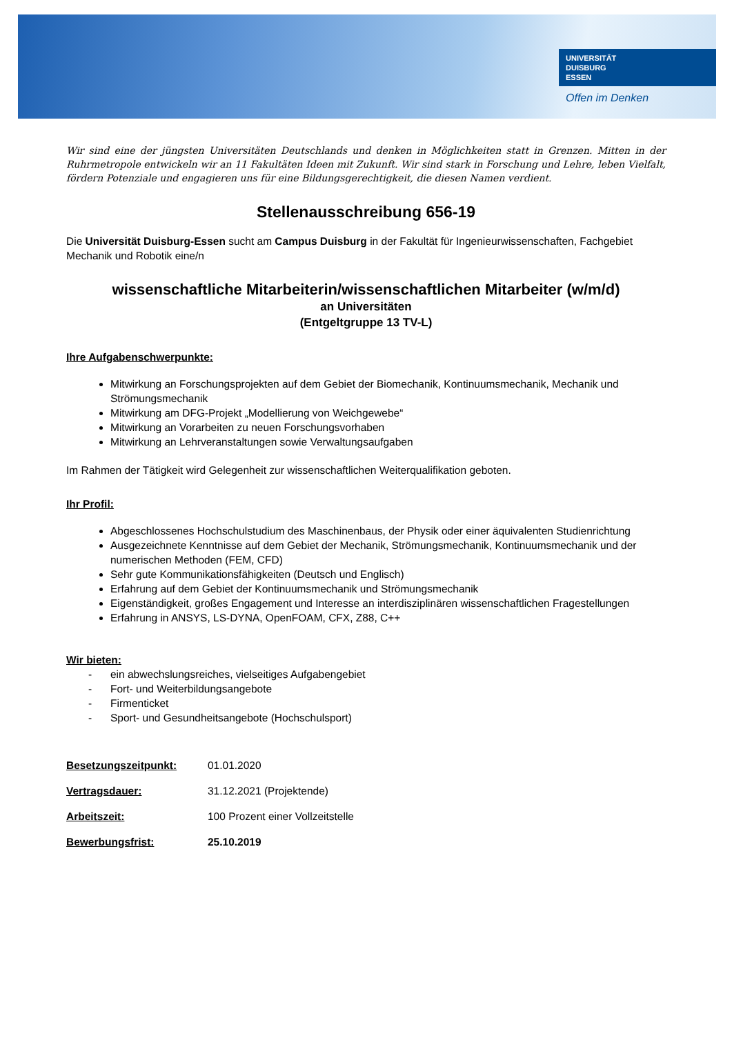UNIVERSITÄT
DUISBURG
ESSEN
Offen im Denken
Wir sind eine der jüngsten Universitäten Deutschlands und denken in Möglichkeiten statt in Grenzen. Mitten in der Ruhrmetropole entwickeln wir an 11 Fakultäten Ideen mit Zukunft. Wir sind stark in Forschung und Lehre, leben Vielfalt, fördern Potenziale und engagieren uns für eine Bildungsgerechtigkeit, die diesen Namen verdient.
Stellenausschreibung 656-19
Die Universität Duisburg-Essen sucht am Campus Duisburg in der Fakultät für Ingenieurwissenschaften, Fachgebiet Mechanik und Robotik eine/n
wissenschaftliche Mitarbeiterin/wissenschaftlichen Mitarbeiter (w/m/d)
an Universitäten
(Entgeltgruppe 13 TV-L)
Ihre Aufgabenschwerpunkte:
Mitwirkung an Forschungsprojekten auf dem Gebiet der Biomechanik, Kontinuumsmechanik, Mechanik und Strömungsmechanik
Mitwirkung am DFG-Projekt „Modellierung von Weichgewebe“
Mitwirkung an Vorarbeiten zu neuen Forschungsvorhaben
Mitwirkung an Lehrveranstaltungen sowie Verwaltungsaufgaben
Im Rahmen der Tätigkeit wird Gelegenheit zur wissenschaftlichen Weiterqualifikation geboten.
Ihr Profil:
Abgeschlossenes Hochschulstudium des Maschinenbaus, der Physik oder einer äquivalenten Studienrichtung
Ausgezeichnete Kenntnisse auf dem Gebiet der Mechanik, Strömungsmechanik, Kontinuumsmechanik und der numerischen Methoden (FEM, CFD)
Sehr gute Kommunikationsfähigkeiten (Deutsch und Englisch)
Erfahrung auf dem Gebiet der Kontinuumsmechanik und Strömungsmechanik
Eigenständigkeit, großes Engagement und Interesse an interdisziplinären wissenschaftlichen Fragestellungen
Erfahrung in ANSYS, LS-DYNA, OpenFOAM, CFX, Z88, C++
Wir bieten:
- ein abwechslungsreiches, vielseitiges Aufgabengebiet
- Fort- und Weiterbildungsangebote
- Firmenticket
- Sport- und Gesundheitsangebote (Hochschulsport)
Besetzungszeitpunkt: 01.01.2020
Vertragsdauer: 31.12.2021 (Projektende)
Arbeitszeit: 100 Prozent einer Vollzeitstelle
Bewerbungsfrist: 25.10.2019